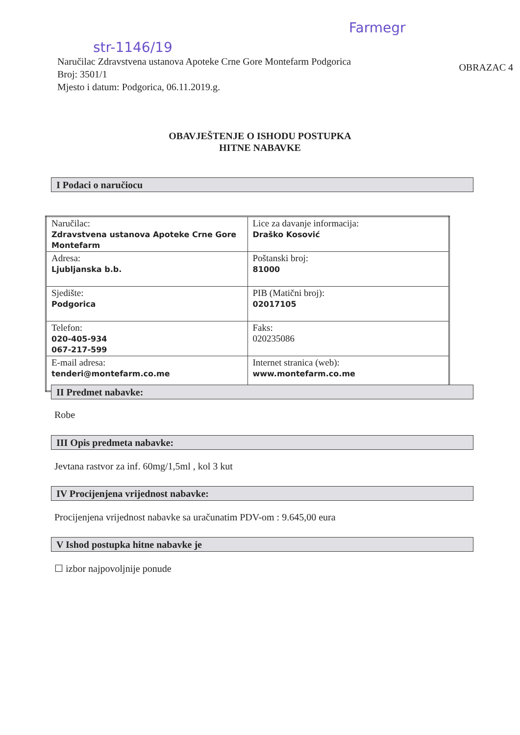str-1146/19
Farmegr
Naručilac Zdravstvena ustanova Apoteke Crne Gore Montefarm Podgorica
Broj: 3501/1
Mjesto i datum: Podgorica, 06.11.2019.g.
OBRAZAC 4
OBAVJEŠTENJE O ISHODU POSTUPKA
HITNE NABAVKE
I Podaci o naručiocu
| Naručilac: Zdravstvena ustanova Apoteke Crne Gore Montefarm | Lice za davanje informacija: Draško Kosović |
| Adresa: Ljubljanska b.b. | Poštanski broj: 81000 |
| Sjedište: Podgorica | PIB (Matični broj): 02017105 |
| Telefon: 020-405-934 067-217-599 | Faks: 020235086 |
| E-mail adresa: tenderi@montefarm.co.me | Internet stranica (web): www.montefarm.co.me |
II Predmet nabavke:
Robe
III Opis predmeta nabavke:
Jevtana rastvor za inf. 60mg/1,5ml , kol 3 kut
IV Procijenjena vrijednost nabavke:
Procijenjena vrijednost nabavke sa uračunatim PDV-om : 9.645,00 eura
V Ishod postupka hitne nabavke je
☐ izbor najpovoljnije ponude